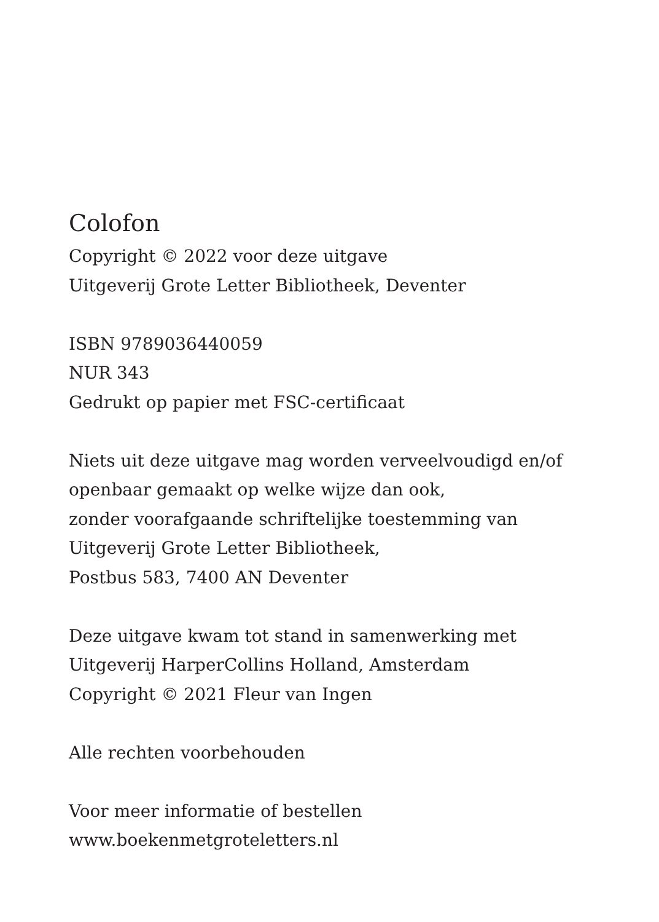Colofon
Copyright © 2022 voor deze uitgave
Uitgeverij Grote Letter Bibliotheek, Deventer
ISBN 9789036440059
NUR 343
Gedrukt op papier met FSC-certificaat
Niets uit deze uitgave mag worden verveelvoudigd en/of
openbaar gemaakt op welke wijze dan ook,
zonder voorafgaande schriftelijke toestemming van
Uitgeverij Grote Letter Bibliotheek,
Postbus 583, 7400 AN Deventer
Deze uitgave kwam tot stand in samenwerking met
Uitgeverij HarperCollins Holland, Amsterdam
Copyright © 2021 Fleur van Ingen
Alle rechten voorbehouden
Voor meer informatie of bestellen
www.boekenmetgroteletters.nl